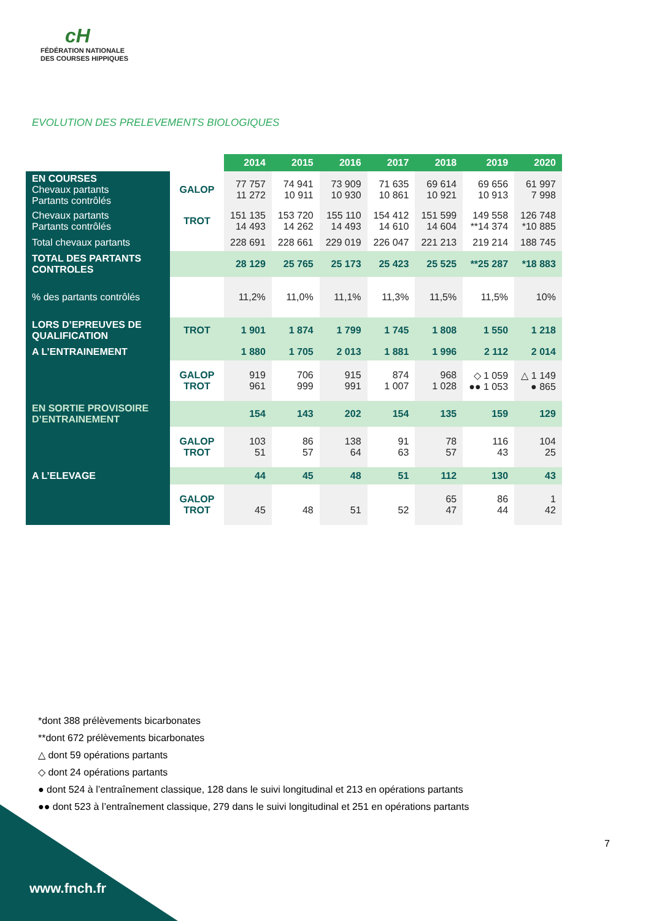cH
FÉDÉRATION NATIONALE
DES COURSES HIPPIQUES
EVOLUTION DES PRELEVEMENTS BIOLOGIQUES
| | | 2014 | 2015 | 2016 | 2017 | 2018 | 2019 | 2020 |
| EN COURSES Chevaux partants Partants contrôlés | GALOP | 77 757 11 272 | 74 941 10 911 | 73 909 10 930 | 71 635 10 861 | 69 614 10 921 | 69 656 10 913 | 61 997 7 998 |
| Chevaux partants Partants contrôlés | TROT | 151 135 14 493 | 153 720 14 262 | 155 110 14 493 | 154 412 14 610 | 151 599 14 604 | 149 558 **14 374 | 126 748 *10 885 |
| Total chevaux partants | | 228 691 | 228 661 | 229 019 | 226 047 | 221 213 | 219 214 | 188 745 |
| TOTAL DES PARTANTS CONTROLES | | 28 129 | 25 765 | 25 173 | 25 423 | 25 525 | **25 287 | *18 883 |
| % des partants contrôlés | | 11,2% | 11,0% | 11,1% | 11,3% | 11,5% | 11,5% | 10% |
| LORS D’EPREUVES DE QUALIFICATION | TROT | 1 901 | 1 874 | 1 799 | 1 745 | 1 808 | 1 550 | 1 218 |
| A L’ENTRAINEMENT | | 1 880 | 1 705 | 2 013 | 1 881 | 1 996 | 2 112 | 2 014 |
| | GALOP TROT | 919 961 | 706 999 | 915 991 | 874 1 007 | 968 1 028 | ◇ 1 059 ●● 1 053 | △ 1 149 ● 865 |
| EN SORTIE PROVISOIRE D’ENTRAINEMENT | | 154 | 143 | 202 | 154 | 135 | 159 | 129 |
| | GALOP TROT | 103 51 | 86 57 | 138 64 | 91 63 | 78 57 | 116 43 | 104 25 |
| A L’ELEVAGE | | 44 | 45 | 48 | 51 | 112 | 130 | 43 |
| | GALOP TROT | 45 | 48 | 51 | 52 | 65 47 | 86 44 | 1 42 |
*dont 388 prélèvements bicarbonates
**dont 672 prélèvements bicarbonates
△ dont 59 opérations partants
◇ dont 24 opérations partants
● dont 524 à l’entraînement classique, 128 dans le suivi longitudinal et 213 en opérations partants
●● dont 523 à l’entraînement classique, 279 dans le suivi longitudinal et 251 en opérations partants
7
www.fnch.fr